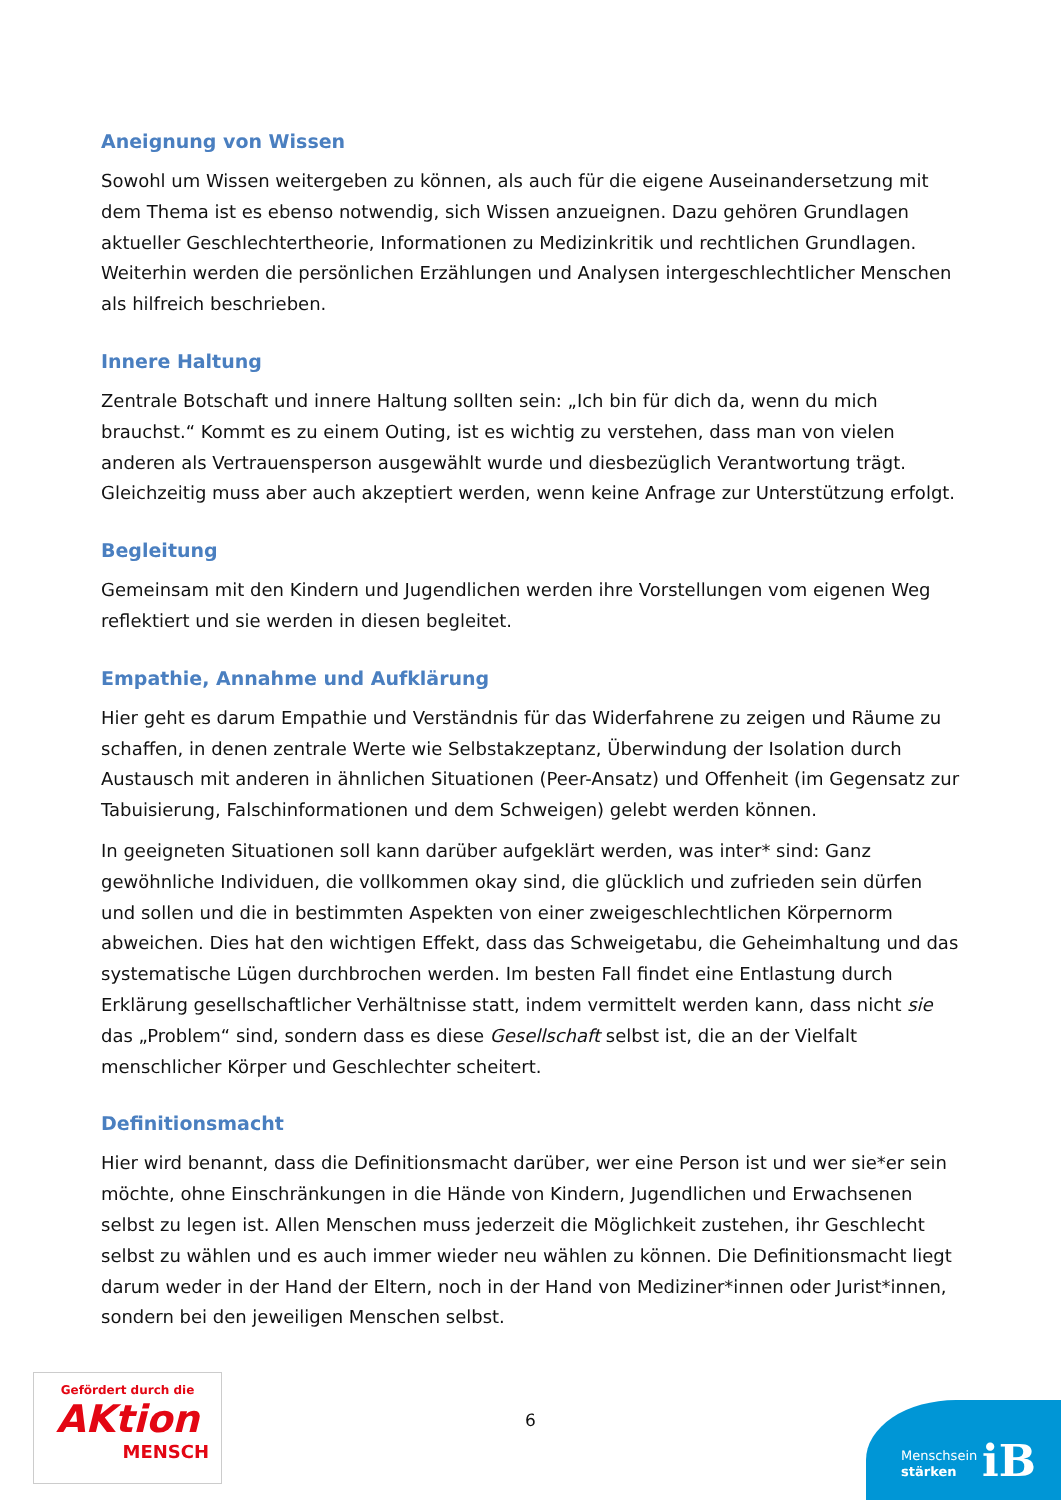Aneignung von Wissen
Sowohl um Wissen weitergeben zu können, als auch für die eigene Auseinandersetzung mit dem Thema ist es ebenso notwendig, sich Wissen anzueignen. Dazu gehören Grundlagen aktueller Geschlechtertheorie, Informationen zu Medizinkritik und rechtlichen Grundlagen. Weiterhin werden die persönlichen Erzählungen und Analysen intergeschlechtlicher Menschen als hilfreich beschrieben.
Innere Haltung
Zentrale Botschaft und innere Haltung sollten sein: „Ich bin für dich da, wenn du mich brauchst.“ Kommt es zu einem Outing, ist es wichtig zu verstehen, dass man von vielen anderen als Vertrauensperson ausgewählt wurde und diesbezüglich Verantwortung trägt. Gleichzeitig muss aber auch akzeptiert werden, wenn keine Anfrage zur Unterstützung erfolgt.
Begleitung
Gemeinsam mit den Kindern und Jugendlichen werden ihre Vorstellungen vom eigenen Weg reflektiert und sie werden in diesen begleitet.
Empathie, Annahme und Aufklärung
Hier geht es darum Empathie und Verständnis für das Widerfahrene zu zeigen und Räume zu schaffen, in denen zentrale Werte wie Selbstakzeptanz, Überwindung der Isolation durch Austausch mit anderen in ähnlichen Situationen (Peer-Ansatz) und Offenheit (im Gegensatz zur Tabuisierung, Falschinformationen und dem Schweigen) gelebt werden können.
In geeigneten Situationen soll kann darüber aufgeklärt werden, was inter* sind: Ganz gewöhnliche Individuen, die vollkommen okay sind, die glücklich und zufrieden sein dürfen und sollen und die in bestimmten Aspekten von einer zweigeschlechtlichen Körpernorm abweichen. Dies hat den wichtigen Effekt, dass das Schweigetabu, die Geheimhaltung und das systematische Lügen durchbrochen werden. Im besten Fall findet eine Entlastung durch Erklärung gesellschaftlicher Verhältnisse statt, indem vermittelt werden kann, dass nicht sie das „Problem“ sind, sondern dass es diese Gesellschaft selbst ist, die an der Vielfalt menschlicher Körper und Geschlechter scheitert.
Definitionsmacht
Hier wird benannt, dass die Definitionsmacht darüber, wer eine Person ist und wer sie*er sein möchte, ohne Einschränkungen in die Hände von Kindern, Jugendlichen und Erwachsenen selbst zu legen ist. Allen Menschen muss jederzeit die Möglichkeit zustehen, ihr Geschlecht selbst zu wählen und es auch immer wieder neu wählen zu können. Die Definitionsmacht liegt darum weder in der Hand der Eltern, noch in der Hand von Mediziner*innen oder Jurist*innen, sondern bei den jeweiligen Menschen selbst.
Gefördert durch die
AKtion
MENSCH
6
Menschsein
stärken
iB